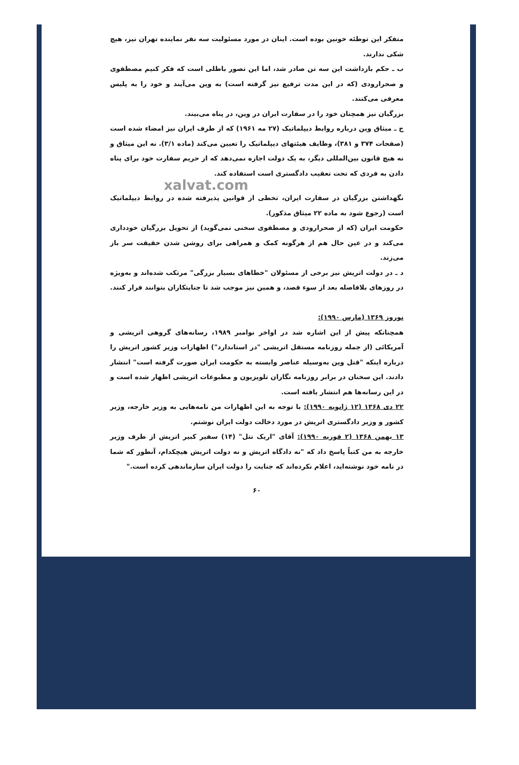متفکر این توطئه خونین بوده است. اینان در مورد مسئولیت سه نفر نماینده تهران نیز، هیچ شکی ندارند.
ب ـ حکم بازداشت این سه تن صادر شد، اما این تصور باطلی است که فکر کنیم مصطفوی و صحرارودی (که در این مدت ترفیع نیز گرفته است) به وین می‌آیند و خود را به پلیس معرفی می‌کنند.
بزرگیان نیز همچنان خود را در سفارت ایران در وین، در پناه می‌بیند.
ج ـ میثاق وین درباره روابط دیپلماتیک (۲۷ مه ۱۹۶۱) که از طرف ایران نیز امضاء شده است (صفحات ۳۷۴ و ۳۸۱)، وظایف هیئتهای دیپلماتیک را تعیین می‌کند (ماده ۳/۱). نه این میثاق و نه هیچ قانون بین‌المللی دیگر، به یک دولت اجازه نمی‌دهد که از حریم سفارت خود برای پناه دادن به فردی که تحت تعقیب دادگستری است استفاده کند.
xalvat.com
نگهداشتن بزرگیان در سفارت ایران، تخطی از قوانین پذیرفته شده در روابط دیپلماتیک است (رجوع شود به ماده ۲۲ میثاق مذکور).
حکومت ایران (که از صحرارودی و مصطفوی سخنی نمی‌گوید) از تحویل بزرگیان خودداری می‌کند و در عین حال هم از هرگونه کمک و همراهی برای روشن شدن حقیقت سر باز می‌زند.
د ـ در دولت اتریش نیز برخی از مسئولان "خطاهای بسیار بزرگی" مرتکب شده‌اند و به‌ویژه در روزهای بلافاصله بعد از سوء قصد، و همین نیز موجب شد تا جنایتکاران بتوانند فرار کنند.
نوروز ۱۳۶۹ (مارس ۱۹۹۰):
همچنانکه پیش از این اشاره شد در اواخر نوامبر ۱۹۸۹، رسانه‌های گروهی اتریشی و آمریکائی (از جمله روزنامه مستقل اتریشی "در استاندارد") اظهارات وزیر کشور اتریش را درباره اینکه "قتل وین به‌وسیله عناصر وابسته به حکومت ایران صورت گرفته است" انتشار دادند. این سخنان در برابر روزنامه نگاران تلویزیون و مطبوعات اتریشی اظهار شده است و در این رسانه‌ها هم انتشار یافته است.
۲۲ دی ۱۳۶۸ (۱۲ ژانویه ۱۹۹۰): با توجه به این اظهارات من نامه‌هایی به وزیر خارجه، وزیر کشور و وزیر دادگستری اتریش در مورد دخالت دولت ایران نوشتم.
۱۳ بهمن ۱۳۶۸ (۲ فوریه ۱۹۹۰): آقای "اریک نتل" (۱۴) سفیر کبیر اتریش از طرف وزیر خارجه به من کتباً پاسخ داد که "نه دادگاه اتریش و نه دولت اتریش هیچکدام، آنطور که شما در نامه خود نوشته‌اید، اعلام نکرده‌اند که جنایت را دولت ایران سازماندهی کرده است."
۶۰